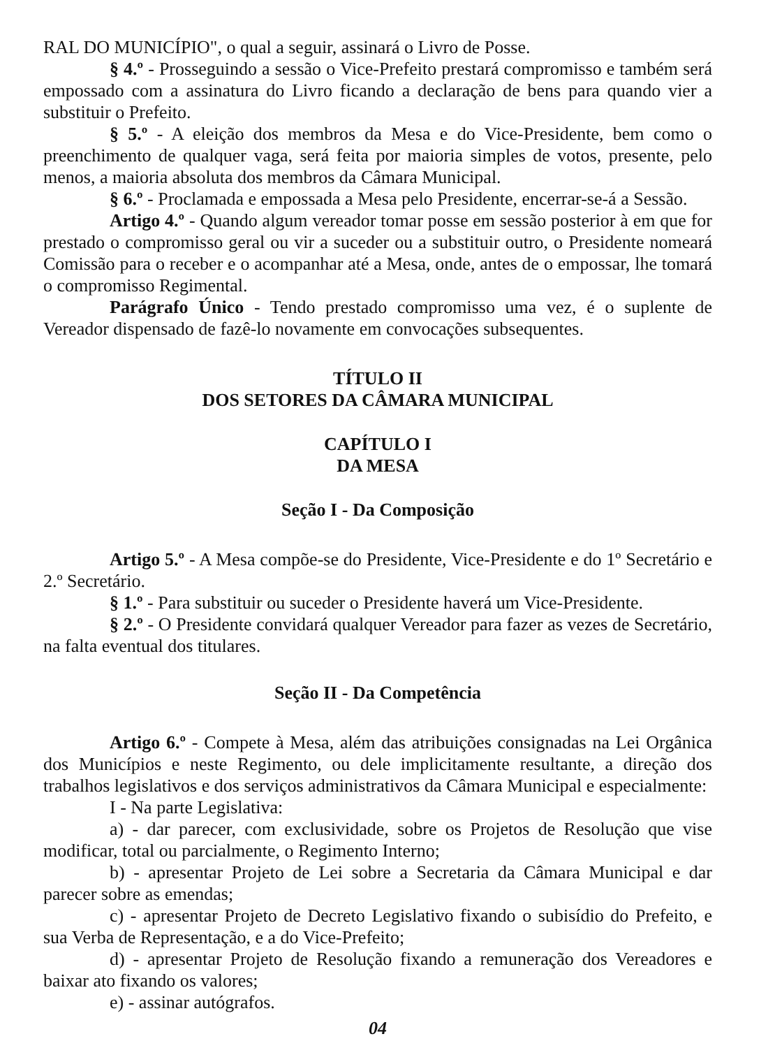RAL DO MUNICÍPIO", o qual a seguir, assinará o Livro de Posse.
§ 4.º - Prosseguindo a sessão o Vice-Prefeito prestará compromisso e também será empossado com a assinatura do Livro ficando a declaração de bens para quando vier a substituir o Prefeito.
§ 5.º - A eleição dos membros da Mesa e do Vice-Presidente, bem como o preenchimento de qualquer vaga, será feita por maioria simples de votos, presente, pelo menos, a maioria absoluta dos membros da Câmara Municipal.
§ 6.º - Proclamada e empossada a Mesa pelo Presidente, encerrar-se-á a Sessão.
Artigo 4.º - Quando algum vereador tomar posse em sessão posterior à em que for prestado o compromisso geral ou vir a suceder ou a substituir outro, o Presidente nomeará Comissão para o receber e o acompanhar até a Mesa, onde, antes de o empossar, lhe tomará o compromisso Regimental.
Parágrafo Único - Tendo prestado compromisso uma vez, é o suplente de Vereador dispensado de fazê-lo novamente em convocações subsequentes.
TÍTULO II
DOS SETORES DA CÂMARA MUNICIPAL
CAPÍTULO I
DA MESA
Seção I - Da Composição
Artigo 5.º - A Mesa compõe-se do Presidente, Vice-Presidente e do 1º Secretário e 2.º Secretário.
§ 1.º - Para substituir ou suceder o Presidente haverá um Vice-Presidente.
§ 2.º - O Presidente convidará qualquer Vereador para fazer as vezes de Secretário, na falta eventual dos titulares.
Seção II - Da Competência
Artigo 6.º - Compete à Mesa, além das atribuições consignadas na Lei Orgânica dos Municípios e neste Regimento, ou dele implicitamente resultante, a direção dos trabalhos legislativos e dos serviços administrativos da Câmara Municipal e especialmente:
I - Na parte Legislativa:
a) - dar parecer, com exclusividade, sobre os Projetos de Resolução que vise modificar, total ou parcialmente, o Regimento Interno;
b) - apresentar Projeto de Lei sobre a Secretaria da Câmara Municipal e dar parecer sobre as emendas;
c) - apresentar Projeto de Decreto Legislativo fixando o subisídio do Prefeito, e sua Verba de Representação, e a do Vice-Prefeito;
d) - apresentar Projeto de Resolução fixando a remuneração dos Vereadores e baixar ato fixando os valores;
e) - assinar autógrafos.
04